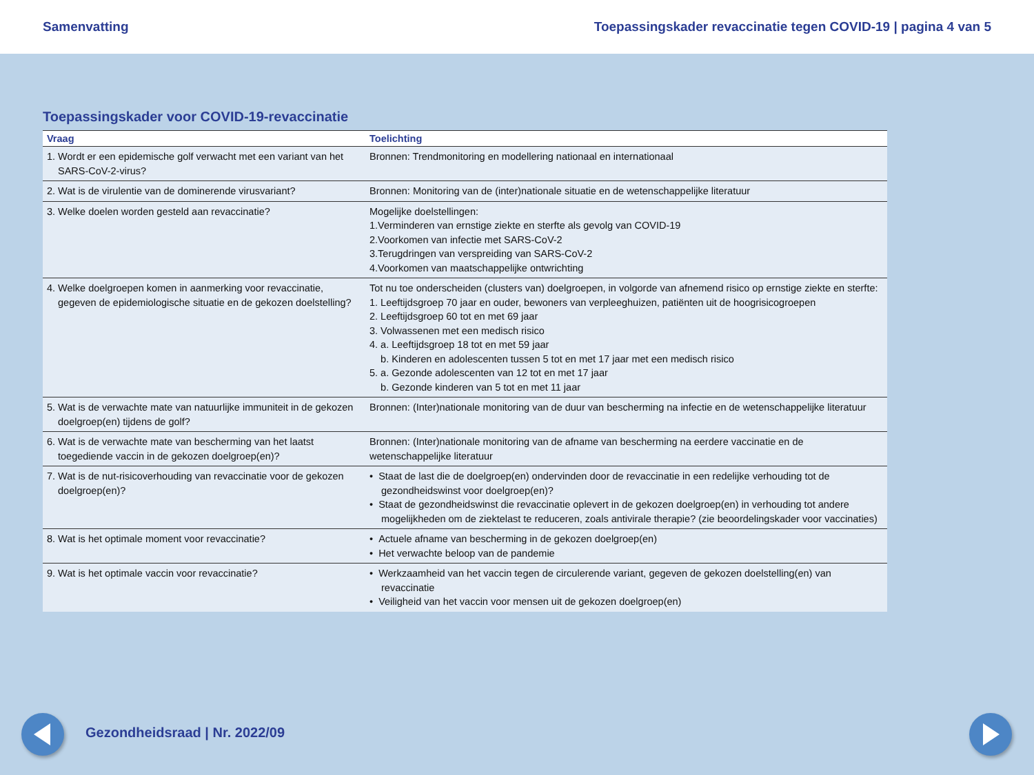Samenvatting Toepassingskader revaccinatie tegen COVID-19 | pagina 4 van 5
Toepassingskader voor COVID-19-revaccinatie
| Vraag | Toelichting |
| --- | --- |
| 1. Wordt er een epidemische golf verwacht met een variant van het SARS-CoV-2-virus? | Bronnen: Trendmonitoring en modellering nationaal en internationaal |
| 2. Wat is de virulentie van de dominerende virusvariant? | Bronnen: Monitoring van de (inter)nationale situatie en de wetenschappelijke literatuur |
| 3. Welke doelen worden gesteld aan revaccinatie? | Mogelijke doelstellingen: 1.Verminderen van ernstige ziekte en sterfte als gevolg van COVID-19 2.Voorkomen van infectie met SARS-CoV-2 3.Terugdringen van verspreiding van SARS-CoV-2 4.Voorkomen van maatschappelijke ontwrichting |
| 4. Welke doelgroepen komen in aanmerking voor revaccinatie, gegeven de epidemiologische situatie en de gekozen doelstelling? | Tot nu toe onderscheiden (clusters van) doelgroepen, in volgorde van afnemend risico op ernstige ziekte en sterfte: 1. Leeftijdsgroep 70 jaar en ouder, bewoners van verpleeghuizen, patiënten uit de hoogrisicogroepen 2. Leeftijdsgroep 60 tot en met 69 jaar 3. Volwassenen met een medisch risico 4. a. Leeftijdsgroep 18 tot en met 59 jaar b. Kinderen en adolescenten tussen 5 tot en met 17 jaar met een medisch risico 5. a. Gezonde adolescenten van 12 tot en met 17 jaar b. Gezonde kinderen van 5 tot en met 11 jaar |
| 5. Wat is de verwachte mate van natuurlijke immuniteit in de gekozen doelgroep(en) tijdens de golf? | Bronnen: (Inter)nationale monitoring van de duur van bescherming na infectie en de wetenschappelijke literatuur |
| 6. Wat is de verwachte mate van bescherming van het laatst toegediende vaccin in de gekozen doelgroep(en)? | Bronnen: (Inter)nationale monitoring van de afname van bescherming na eerdere vaccinatie en de wetenschappelijke literatuur |
| 7. Wat is de nut-risicoverhouding van revaccinatie voor de gekozen doelgroep(en)? | • Staat de last die de doelgroep(en) ondervinden door de revaccinatie in een redelijke verhouding tot de gezondheidswinst voor doelgroep(en)? • Staat de gezondheidswinst die revaccinatie oplevert in de gekozen doelgroep(en) in verhouding tot andere mogelijkheden om de ziektelast te reduceren, zoals antivirale therapie? (zie beoordelingskader voor vaccinaties) |
| 8. Wat is het optimale moment voor revaccinatie? | • Actuele afname van bescherming in de gekozen doelgroep(en) • Het verwachte beloop van de pandemie |
| 9. Wat is het optimale vaccin voor revaccinatie? | • Werkzaamheid van het vaccin tegen de circulerende variant, gegeven de gekozen doelstelling(en) van revaccinatie • Veiligheid van het vaccin voor mensen uit de gekozen doelgroep(en) |
Gezondheidsraad | Nr. 2022/09